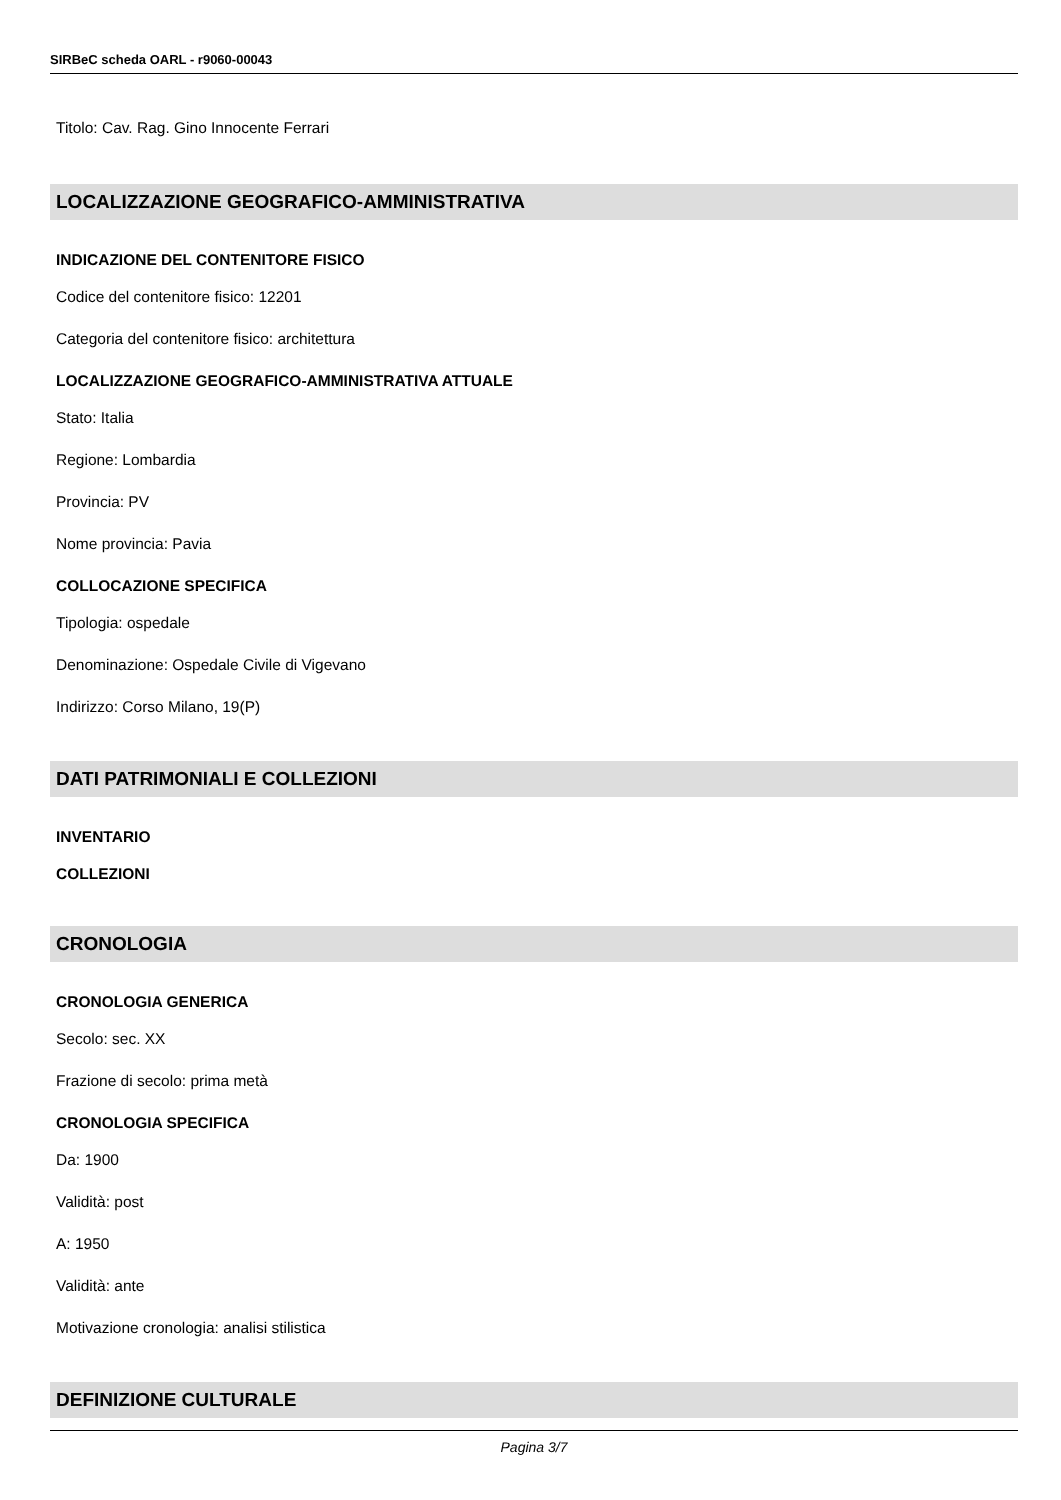SIRBeC scheda OARL - r9060-00043
Titolo: Cav. Rag. Gino Innocente Ferrari
LOCALIZZAZIONE GEOGRAFICO-AMMINISTRATIVA
INDICAZIONE DEL CONTENITORE FISICO
Codice del contenitore fisico: 12201
Categoria del contenitore fisico: architettura
LOCALIZZAZIONE GEOGRAFICO-AMMINISTRATIVA ATTUALE
Stato: Italia
Regione: Lombardia
Provincia: PV
Nome provincia: Pavia
COLLOCAZIONE SPECIFICA
Tipologia: ospedale
Denominazione: Ospedale Civile di Vigevano
Indirizzo: Corso Milano, 19(P)
DATI PATRIMONIALI E COLLEZIONI
INVENTARIO
COLLEZIONI
CRONOLOGIA
CRONOLOGIA GENERICA
Secolo: sec. XX
Frazione di secolo: prima metà
CRONOLOGIA SPECIFICA
Da: 1900
Validità: post
A: 1950
Validità: ante
Motivazione cronologia: analisi stilistica
DEFINIZIONE CULTURALE
Pagina 3/7